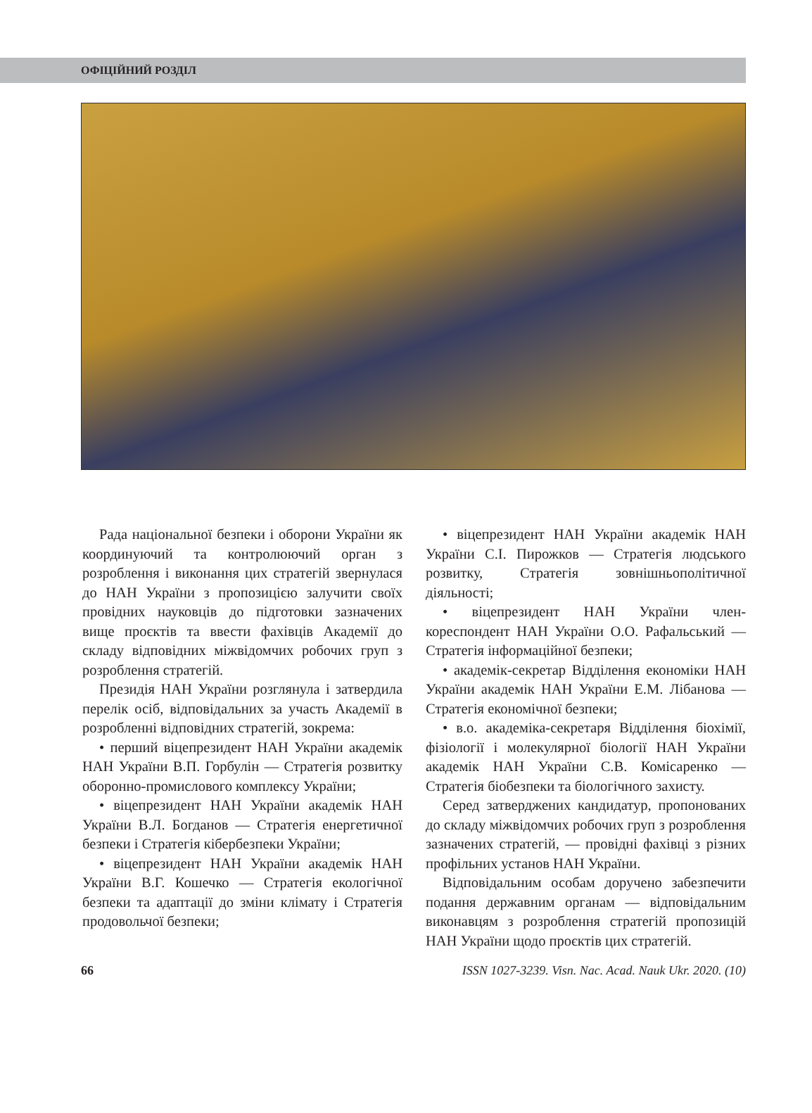ОФІЦІЙНИЙ РОЗДІЛ
Рада національної безпеки і оборони України як координуючий та контролюючий орган з розроблення і виконання цих стратегій звернулася до НАН України з пропозицією залучити своїх провідних науковців до підготовки зазначених вище проєктів та ввести фахівців Академії до складу відповідних міжвідомчих робочих груп з розроблення стратегій.
Президія НАН України розглянула і затвердила перелік осіб, відповідальних за участь Академії в розробленні відповідних стратегій, зокрема:
• перший віцепрезидент НАН України академік НАН України В.П. Горбулін — Стратегія розвитку оборонно-промислового комплексу України;
• віцепрезидент НАН України академік НАН України В.Л. Богданов — Стратегія енергетичної безпеки і Стратегія кібербезпеки України;
• віцепрезидент НАН України академік НАН України В.Г. Кошечко — Стратегія екологічної безпеки та адаптації до зміни клімату і Стратегія продовольчої безпеки;
• віцепрезидент НАН України академік НАН України С.І. Пирожков — Стратегія людського розвитку, Стратегія зовнішньополітичної діяльності;
• віцепрезидент НАН України член-кореспондент НАН України О.О. Рафальський — Стратегія інформаційної безпеки;
• академік-секретар Відділення економіки НАН України академік НАН України Е.М. Лібанова — Стратегія економічної безпеки;
• в.о. академіка-секретаря Відділення біохімії, фізіології і молекулярної біології НАН України академік НАН України С.В. Комісаренко — Стратегія біобезпеки та біологічного захисту.
Серед затверджених кандидатур, пропонованих до складу міжвідомчих робочих груп з розроблення зазначених стратегій, — провідні фахівці з різних профільних установ НАН України.
Відповідальним особам доручено забезпечити подання державним органам — відповідальним виконавцям з розроблення стратегій пропозицій НАН України щодо проєктів цих стратегій.
66 ISSN 1027-3239. Visn. Nac. Acad. Nauk Ukr. 2020. (10)